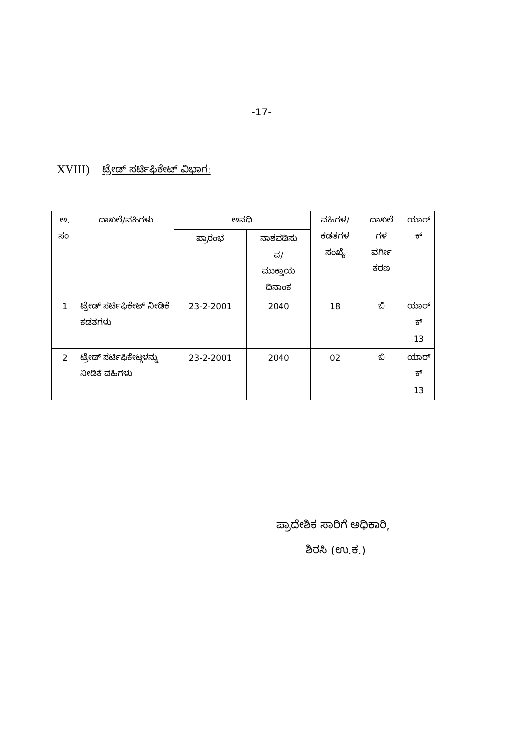-17-
XVIII) ಟ್ರೇಡ್ ಸರ್ಟಿಫಿಕೇಟ್ ವಿಭಾಗ:
| ಅ. ಸಂ. | ದಾಖಲೆ/ವಹಿಗಳು | ಅವಧಿ | | ವಹಿಗಳ/ ಕಡತಗಳ ಸಂಖ್ಯೆ | ದಾಖಲೆ ಗಳ ವರ್ಗೀ ಕರಣ | ಯಾರ್ ಕ್ |
| --- | --- | --- | --- | --- | --- | --- |
| | | ಪ್ರಾರಂಭ | ನಾಶಪಡಿಸು ವ/ ಮುಕ್ತಾಯ ದಿನಾಂಕ | | | |
| 1 | ಟ್ರೇಡ್ ಸರ್ಟಿಫಿಕೇಟ್ ನೀಡಿಕೆ ಕಡತಗಳು | 23-2-2001 | 2040 | 18 | ಬಿ | ಯಾರ್ ಕ್ 13 |
| 2 | ಟ್ರೇಡ್ ಸರ್ಟಿಫಿಕೇಟ್ಗಳನ್ನು ನೀಡಿಕೆ ವಹಿಗಳು | 23-2-2001 | 2040 | 02 | ಬಿ | ಯಾರ್ ಕ್ 13 |
ಪ್ರಾದೇಶಿಕ ಸಾರಿಗೆ ಅಧಿಕಾರಿ,
ಶಿರಸಿ (ಉ.ಕ.)